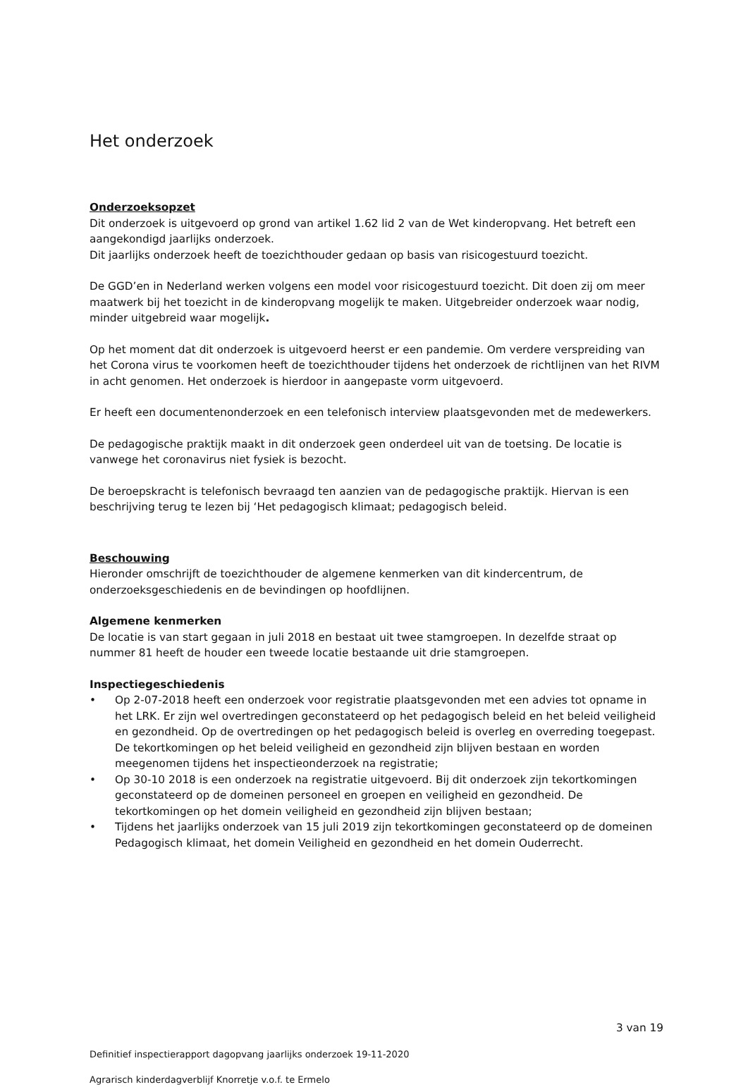Het onderzoek
Onderzoeksopzet
Dit onderzoek is uitgevoerd op grond van artikel 1.62 lid 2 van de Wet kinderopvang. Het betreft een aangekondigd jaarlijks onderzoek.
Dit jaarlijks onderzoek heeft de toezichthouder gedaan op basis van risicogestuurd toezicht.
De GGD’en in Nederland werken volgens een model voor risicogestuurd toezicht. Dit doen zij om meer maatwerk bij het toezicht in de kinderopvang mogelijk te maken. Uitgebreider onderzoek waar nodig, minder uitgebreid waar mogelijk.
Op het moment dat dit onderzoek is uitgevoerd heerst er een pandemie. Om verdere verspreiding van het Corona virus te voorkomen heeft de toezichthouder tijdens het onderzoek de richtlijnen van het RIVM in acht genomen. Het onderzoek is hierdoor in aangepaste vorm uitgevoerd.
Er heeft een documentenonderzoek en een telefonisch interview plaatsgevonden met de medewerkers.
De pedagogische praktijk maakt in dit onderzoek geen onderdeel uit van de toetsing. De locatie is vanwege het coronavirus niet fysiek is bezocht.
De beroepskracht is telefonisch bevraagd ten aanzien van de pedagogische praktijk. Hiervan is een beschrijving terug te lezen bij ‘Het pedagogisch klimaat; pedagogisch beleid.
Beschouwing
Hieronder omschrijft de toezichthouder de algemene kenmerken van dit kindercentrum, de onderzoeksgeschiedenis en de bevindingen op hoofdlijnen.
Algemene kenmerken
De locatie is van start gegaan in juli 2018 en bestaat uit twee stamgroepen. In dezelfde straat op nummer 81 heeft de houder een tweede locatie bestaande uit drie stamgroepen.
Inspectiegeschiedenis
• Op 2-07-2018 heeft een onderzoek voor registratie plaatsgevonden met een advies tot opname in het LRK. Er zijn wel overtredingen geconstateerd op het pedagogisch beleid en het beleid veiligheid en gezondheid. Op de overtredingen op het pedagogisch beleid is overleg en overreding toegepast. De tekortkomingen op het beleid veiligheid en gezondheid zijn blijven bestaan en worden meegenomen tijdens het inspectieonderzoek na registratie;
• Op 30-10 2018 is een onderzoek na registratie uitgevoerd. Bij dit onderzoek zijn tekortkomingen geconstateerd op de domeinen personeel en groepen en veiligheid en gezondheid. De tekortkomingen op het domein veiligheid en gezondheid zijn blijven bestaan;
• Tijdens het jaarlijks onderzoek van 15 juli 2019 zijn tekortkomingen geconstateerd op de domeinen Pedagogisch klimaat, het domein Veiligheid en gezondheid en het domein Ouderrecht.
3 van 19
Definitief inspectierapport dagopvang jaarlijks onderzoek 19-11-2020
Agrarisch kinderdagverblijf Knorretje v.o.f. te Ermelo